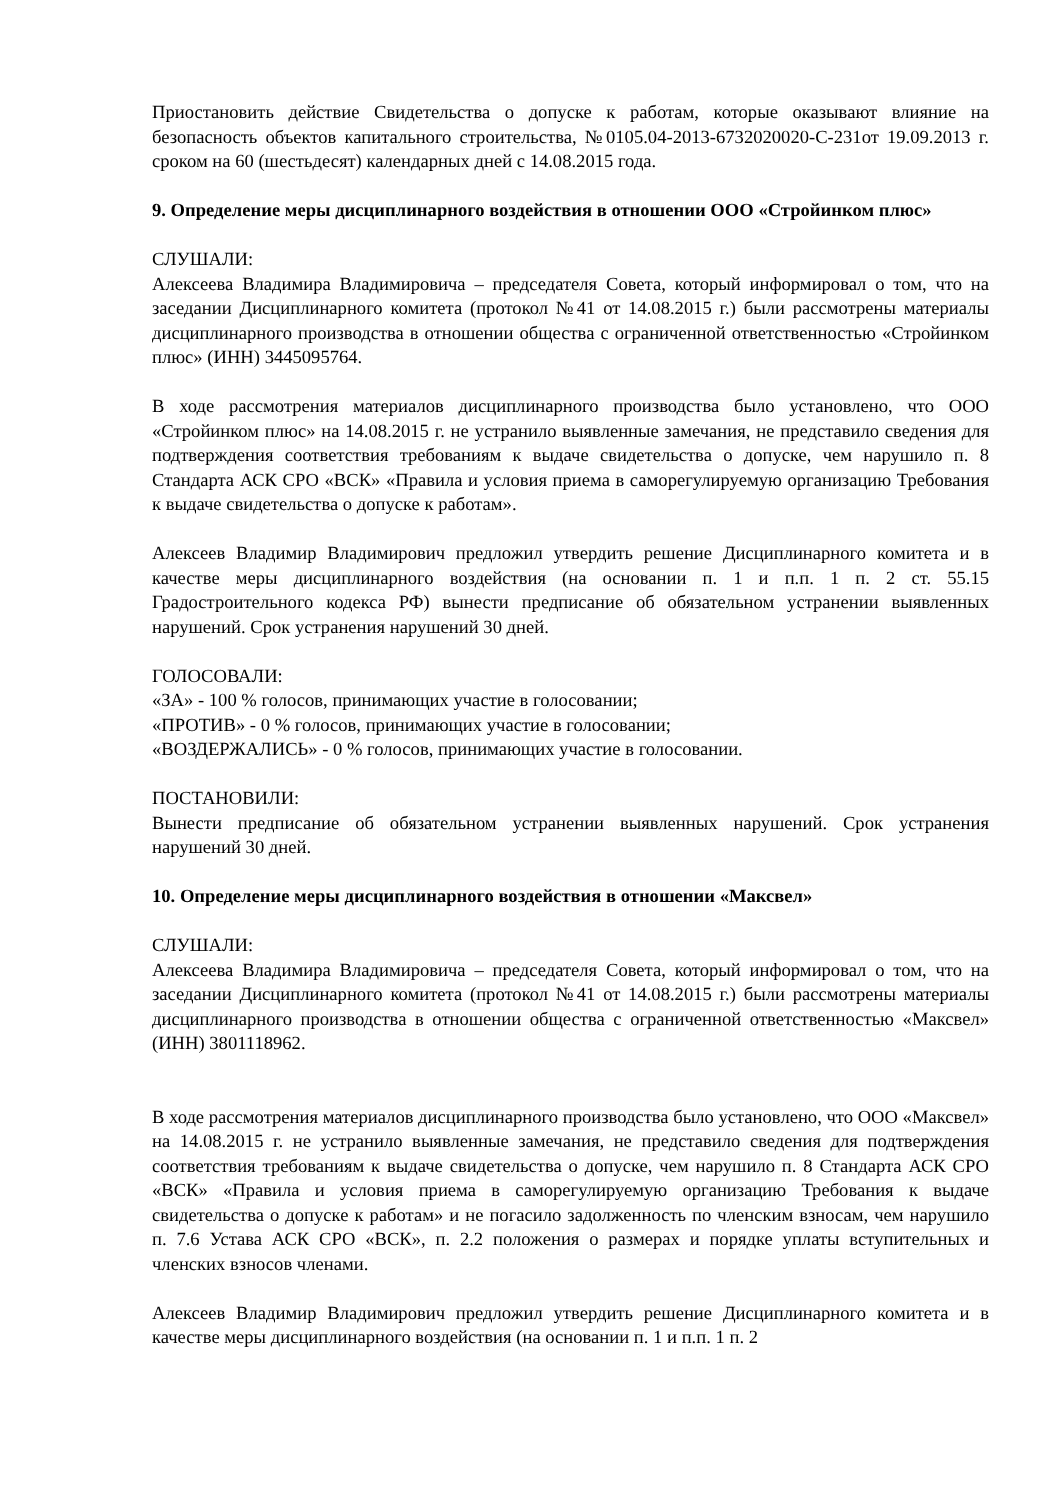Приостановить действие Свидетельства о допуске к работам, которые оказывают влияние на безопасность объектов капитального строительства, №0105.04-2013-6732020020-С-231от 19.09.2013 г. сроком на 60 (шестьдесят) календарных дней с 14.08.2015 года.
9. Определение меры дисциплинарного воздействия в отношении ООО «Стройинком плюс»
СЛУШАЛИ:
Алексеева Владимира Владимировича – председателя Совета, который информировал о том, что на заседании Дисциплинарного комитета (протокол №41 от 14.08.2015 г.) были рассмотрены материалы дисциплинарного производства в отношении общества с ограниченной ответственностью «Стройинком плюс» (ИНН) 3445095764.
В ходе рассмотрения материалов дисциплинарного производства было установлено, что ООО «Стройинком плюс» на 14.08.2015 г. не устранило выявленные замечания, не представило сведения для подтверждения соответствия требованиям к выдаче свидетельства о допуске, чем нарушило п. 8 Стандарта АСК СРО «ВСК» «Правила и условия приема в саморегулируемую организацию Требования к выдаче свидетельства о допуске к работам».
Алексеев Владимир Владимирович предложил утвердить решение Дисциплинарного комитета и в качестве меры дисциплинарного воздействия (на основании п. 1 и п.п. 1 п. 2 ст. 55.15 Градостроительного кодекса РФ) вынести предписание об обязательном устранении выявленных нарушений. Срок устранения нарушений 30 дней.
ГОЛОСОВАЛИ:
«ЗА» - 100 % голосов, принимающих участие в голосовании;
«ПРОТИВ» - 0 % голосов, принимающих участие в голосовании;
«ВОЗДЕРЖАЛИСЬ» - 0 % голосов, принимающих участие в голосовании.
ПОСТАНОВИЛИ:
Вынести предписание об обязательном устранении выявленных нарушений. Срок устранения нарушений 30 дней.
10. Определение меры дисциплинарного воздействия в отношении «Максвел»
СЛУШАЛИ:
Алексеева Владимира Владимировича – председателя Совета, который информировал о том, что на заседании Дисциплинарного комитета (протокол №41 от 14.08.2015 г.) были рассмотрены материалы дисциплинарного производства в отношении общества с ограниченной ответственностью «Максвел» (ИНН) 3801118962.
В ходе рассмотрения материалов дисциплинарного производства было установлено, что ООО «Максвел» на 14.08.2015 г. не устранило выявленные замечания, не представило сведения для подтверждения соответствия требованиям к выдаче свидетельства о допуске, чем нарушило п. 8 Стандарта АСК СРО «ВСК» «Правила и условия приема в саморегулируемую организацию Требования к выдаче свидетельства о допуске к работам» и не погасило задолженность по членским взносам, чем нарушило п. 7.6 Устава АСК СРО «ВСК», п. 2.2 положения о размерах и порядке уплаты вступительных и членских взносов членами.
Алексеев Владимир Владимирович предложил утвердить решение Дисциплинарного комитета и в качестве меры дисциплинарного воздействия (на основании п. 1 и п.п. 1 п. 2